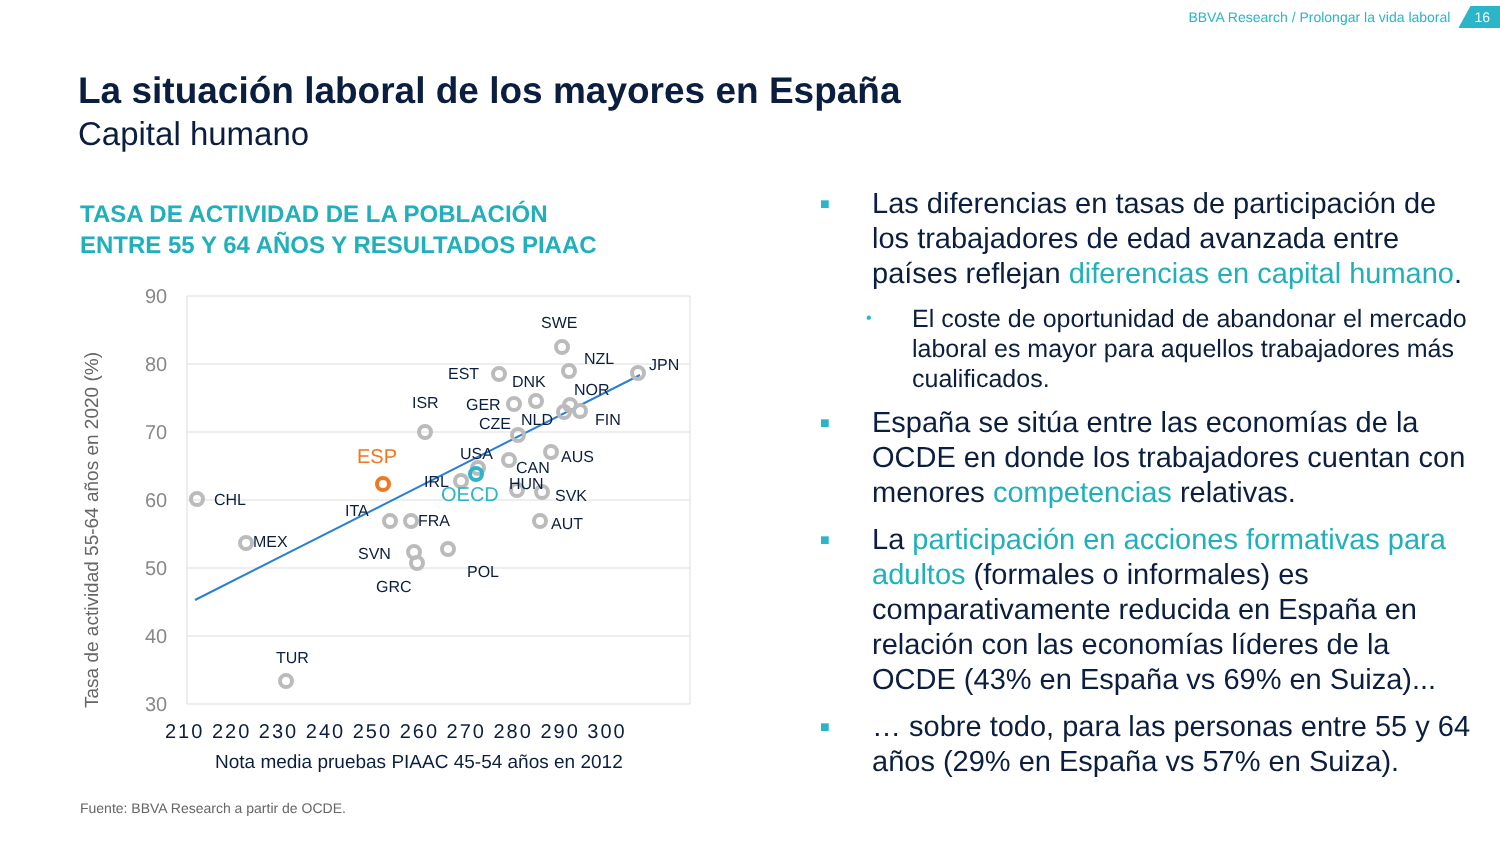BBVA Research / Prolongar la vida laboral 16
La situación laboral de los mayores en España
Capital humano
TASA DE ACTIVIDAD DE LA POBLACIÓN
ENTRE 55 Y 64 AÑOS Y RESULTADOS PIAAC
90
80
70
60
50
40
30
210 220 230 240 250 260 270 280 290 300
Nota media pruebas PIAAC 45-54 años en 2012
Tasa de actividad 55-64 años en 2020 (%)
SWE
NZL
JPN
EST
DNK
NOR
ISR
GER
CZE
NLD
FIN
USA
AUS
CAN
IRL
HUN
SVK
CHL
ITA
FRA
AUT
MEX
SVN
POL
GRC
TUR
ESP
OECD
Fuente: BBVA Research a partir de OCDE.
■ Las diferencias en tasas de participación de los trabajadores de edad avanzada entre países reflejan diferencias en capital humano.
• El coste de oportunidad de abandonar el mercado laboral es mayor para aquellos trabajadores más cualificados.
■ España se sitúa entre las economías de la OCDE en donde los trabajadores cuentan con menores competencias relativas.
■ La participación en acciones formativas para adultos (formales o informales) es comparativamente reducida en España en relación con las economías líderes de la OCDE (43% en España vs 69% en Suiza)...
■ … sobre todo, para las personas entre 55 y 64 años (29% en España vs 57% en Suiza).